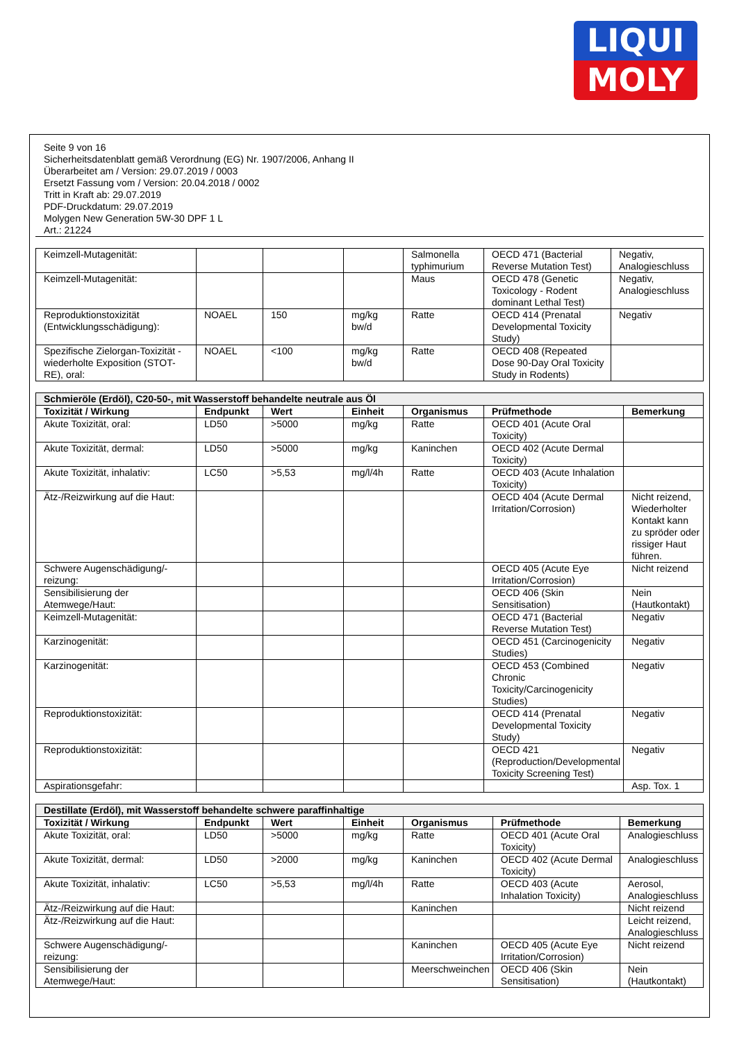LIQUI
MOLY
Seite 9 von 16
Sicherheitsdatenblatt gemäß Verordnung (EG) Nr. 1907/2006, Anhang II
Überarbeitet am / Version: 29.07.2019 / 0003
Ersetzt Fassung vom / Version: 20.04.2018 / 0002
Tritt in Kraft ab: 29.07.2019
PDF-Druckdatum: 29.07.2019
Molygen New Generation 5W-30 DPF 1 L
Art.: 21224
| Keimzell-Mutagenität: | | | | Salmonella typhimurium | OECD 471 (Bacterial Reverse Mutation Test) | Negativ, Analogieschluss |
| Keimzell-Mutagenität: | | | | Maus | OECD 478 (Genetic Toxicology - Rodent dominant Lethal Test) | Negativ, Analogieschluss |
| Reproduktionstoxizität (Entwicklungsschädigung): | NOAEL | 150 | mg/kg bw/d | Ratte | OECD 414 (Prenatal Developmental Toxicity Study) | Negativ |
| Spezifische Zielorgan-Toxizität - wiederholte Exposition (STOT-RE), oral: | NOAEL | <100 | mg/kg bw/d | Ratte | OECD 408 (Repeated Dose 90-Day Oral Toxicity Study in Rodents) | |
| Schmieröle (Erdöl), C20-50-, mit Wasserstoff behandelte neutrale aus Öl | | | | | | |
| --- | --- | --- | --- | --- | --- | --- |
| Toxizität / Wirkung | Endpunkt | Wert | Einheit | Organismus | Prüfmethode | Bemerkung |
| Akute Toxizität, oral: | LD50 | >5000 | mg/kg | Ratte | OECD 401 (Acute Oral Toxicity) | |
| Akute Toxizität, dermal: | LD50 | >5000 | mg/kg | Kaninchen | OECD 402 (Acute Dermal Toxicity) | |
| Akute Toxizität, inhalativ: | LC50 | >5,53 | mg/l/4h | Ratte | OECD 403 (Acute Inhalation Toxicity) | |
| Ätz-/Reizwirkung auf die Haut: | | | | | OECD 404 (Acute Dermal Irritation/Corrosion) | Nicht reizend, Wiederholter Kontakt kann zu spröder oder rissiger Haut führen. |
| Schwere Augenschädigung/-reizung: | | | | | OECD 405 (Acute Eye Irritation/Corrosion) | Nicht reizend |
| Sensibilisierung der Atemwege/Haut: | | | | | OECD 406 (Skin Sensitisation) | Nein (Hautkontakt) |
| Keimzell-Mutagenität: | | | | | OECD 471 (Bacterial Reverse Mutation Test) | Negativ |
| Karzinogenität: | | | | | OECD 451 (Carcinogenicity Studies) | Negativ |
| Karzinogenität: | | | | | OECD 453 (Combined Chronic Toxicity/Carcinogenicity Studies) | Negativ |
| Reproduktionstoxizität: | | | | | OECD 414 (Prenatal Developmental Toxicity Study) | Negativ |
| Reproduktionstoxizität: | | | | | OECD 421 (Reproduction/Developmental Toxicity Screening Test) | Negativ |
| Aspirationsgefahr: | | | | | | Asp. Tox. 1 |
| Destillate (Erdöl), mit Wasserstoff behandelte schwere paraffinhaltige | | | | | | |
| --- | --- | --- | --- | --- | --- | --- |
| Toxizität / Wirkung | Endpunkt | Wert | Einheit | Organismus | Prüfmethode | Bemerkung |
| Akute Toxizität, oral: | LD50 | >5000 | mg/kg | Ratte | OECD 401 (Acute Oral Toxicity) | Analogieschluss |
| Akute Toxizität, dermal: | LD50 | >2000 | mg/kg | Kaninchen | OECD 402 (Acute Dermal Toxicity) | Analogieschluss |
| Akute Toxizität, inhalativ: | LC50 | >5,53 | mg/l/4h | Ratte | OECD 403 (Acute Inhalation Toxicity) | Aerosol, Analogieschluss |
| Ätz-/Reizwirkung auf die Haut: | | | | Kaninchen | | Nicht reizend |
| Ätz-/Reizwirkung auf die Haut: | | | | | | Leicht reizend, Analogieschluss |
| Schwere Augenschädigung/-reizung: | | | | Kaninchen | OECD 405 (Acute Eye Irritation/Corrosion) | Nicht reizend |
| Sensibilisierung der Atemwege/Haut: | | | | Meerschweinchen | OECD 406 (Skin Sensitisation) | Nein (Hautkontakt) |